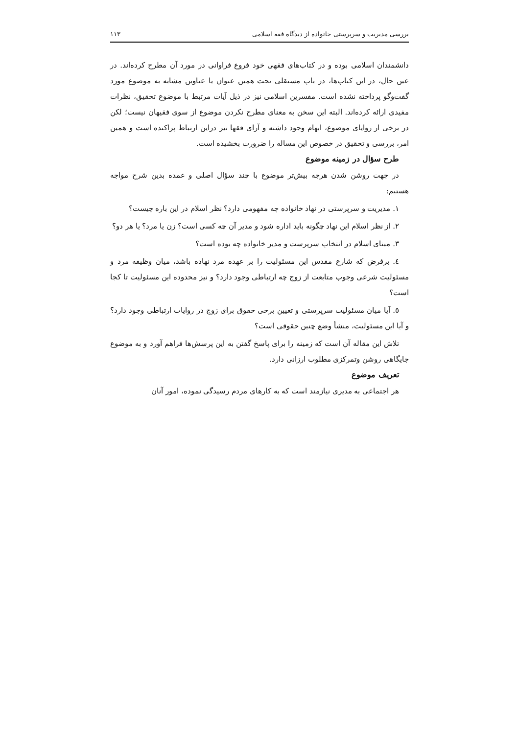بررسی مدیریت و سرپرستی خانواده از دیدگاه فقه اسلامی ۱۱۳
دانشمندان اسلامی بوده و در کتاب‌های فقهی خود فروع فراوانی در مورد آن مطرح کرده‌اند. در عین حال، در این کتاب‌ها، در باب مستقلی تحت همین عنوان یا عناوین مشابه به موضوع مورد گفت‌وگو پرداخته نشده است. مفسرین اسلامی نیز در ذیل آیات مرتبط با موضوع تحقیق، نظرات مفیدی ارائه کرده‌اند. البته این سخن به معنای مطرح نکردن موضوع از سوی فقیهان نیست؛ لکن در برخی از زوایای موضوع، ابهام وجود داشته و آرای فقها نیز دراین ارتباط پراکنده است و همین امر، بررسی و تحقیق در خصوص این مساله را ضرورت بخشیده است.
طرح سؤال در زمینه موضوع
در جهت روشن شدن هرچه بیش‌تر موضوع با چند سؤال اصلی و عمده بدین شرح مواجه هستیم:
۱. مدیریت و سرپرستی در نهاد خانواده چه مفهومی دارد؟ نظر اسلام در این باره چیست؟
۲. از نظر اسلام این نهاد چگونه باید اداره شود و مدیر آن چه کسی است؟ زن یا مرد؟ یا هر دو؟
۳. مبنای اسلام در انتخاب سرپرست و مدیر خانواده چه بوده است؟
٤. برفرض که شارع مقدس این مسئولیت را بر عهده مرد نهاده باشد، میان وظیفه مرد و مسئولیت شرعی وجوب متابعت از زوج چه ارتباطی وجود دارد؟ و نیز محدوده این مسئولیت تا کجا است؟
٥. آیا میان مسئولیت سرپرستی و تعیین برخی حقوق برای زوج در روایات ارتباطی وجود دارد؟ و آیا این مسئولیت، منشأ وضع چنین حقوقی است؟
تلاش این مقاله آن است که زمینه را برای پاسخ گفتن به این پرسش‌ها فراهم آورد و به موضوع جایگاهی روشن وتمرکزی مطلوب ارزانی دارد.
تعریف موضوع
هر اجتماعی به مدیری نیازمند است که به کارهای مردم رسیدگی نموده، امور آنان